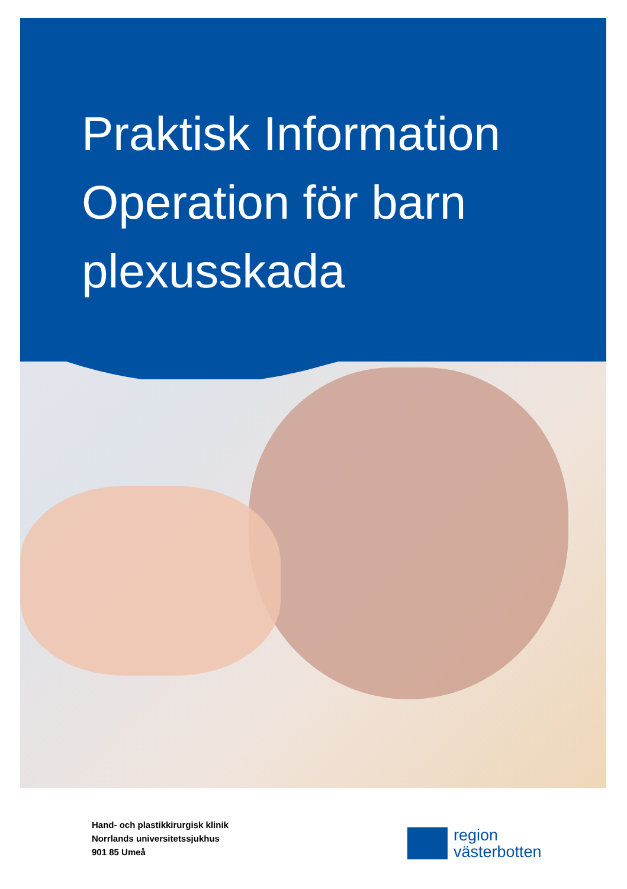Praktisk Information
Operation för barn
plexusskada
Hand- och plastikkirurgisk klinik
Norrlands universitetssjukhus
901 85 Umeå
region
västerbotten